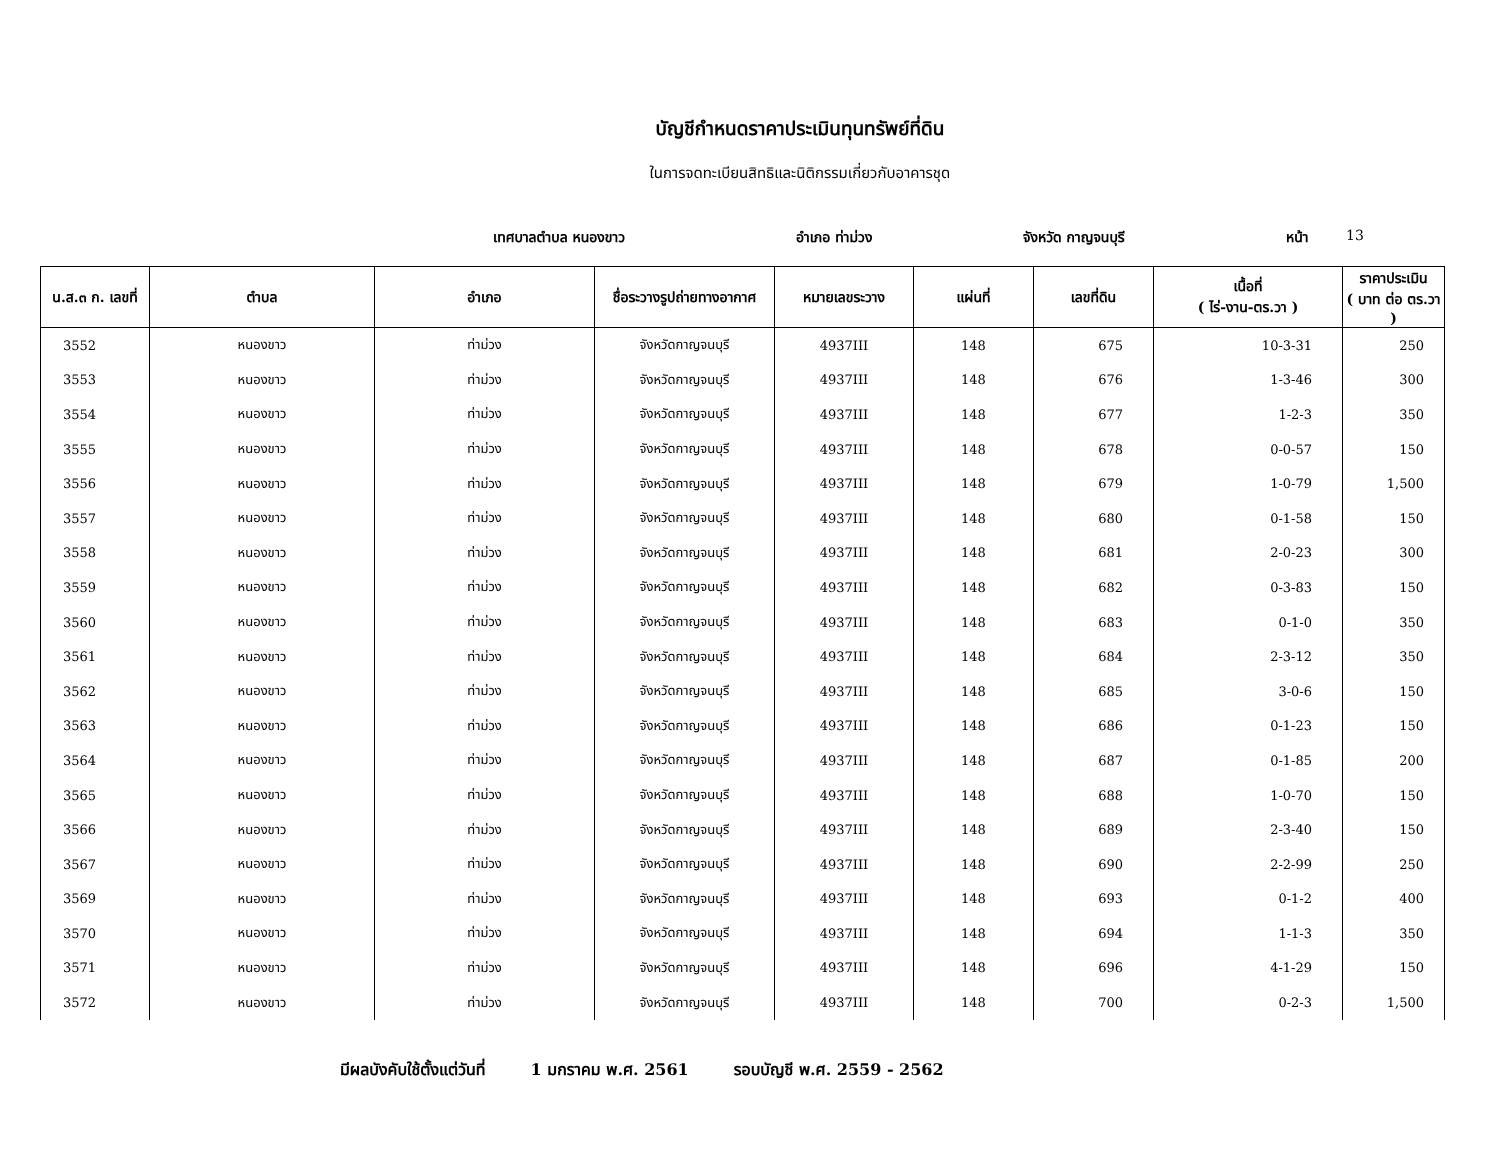บัญชีกำหนดราคาประเมินทุนทรัพย์ที่ดิน
ในการจดทะเบียนสิทธิและนิติกรรมเกี่ยวกับอาคารชุด
เทศบาลตำบล หนองขาว อำเภอ ท่าม่วง จังหวัด กาญจนบุรี หน้า 13
| น.ส.๓ ก. เลขที่ | ตำบล | อำเภอ | ชื่อระวางรูปถ่ายทางอากาศ | หมายเลขระวาง | แผ่นที่ | เลขที่ดิน | เนื้อที่ ( ไร่-งาน-ตร.วา ) | ราคาประเมิน ( บาท ต่อ ตร.วา ) |
| --- | --- | --- | --- | --- | --- | --- | --- | --- |
| 3552 | หนองขาว | ท่าม่วง | จังหวัดกาญจนบุรี | 4937III | 148 | 675 | 10-3-31 | 250 |
| 3553 | หนองขาว | ท่าม่วง | จังหวัดกาญจนบุรี | 4937III | 148 | 676 | 1-3-46 | 300 |
| 3554 | หนองขาว | ท่าม่วง | จังหวัดกาญจนบุรี | 4937III | 148 | 677 | 1-2-3 | 350 |
| 3555 | หนองขาว | ท่าม่วง | จังหวัดกาญจนบุรี | 4937III | 148 | 678 | 0-0-57 | 150 |
| 3556 | หนองขาว | ท่าม่วง | จังหวัดกาญจนบุรี | 4937III | 148 | 679 | 1-0-79 | 1,500 |
| 3557 | หนองขาว | ท่าม่วง | จังหวัดกาญจนบุรี | 4937III | 148 | 680 | 0-1-58 | 150 |
| 3558 | หนองขาว | ท่าม่วง | จังหวัดกาญจนบุรี | 4937III | 148 | 681 | 2-0-23 | 300 |
| 3559 | หนองขาว | ท่าม่วง | จังหวัดกาญจนบุรี | 4937III | 148 | 682 | 0-3-83 | 150 |
| 3560 | หนองขาว | ท่าม่วง | จังหวัดกาญจนบุรี | 4937III | 148 | 683 | 0-1-0 | 350 |
| 3561 | หนองขาว | ท่าม่วง | จังหวัดกาญจนบุรี | 4937III | 148 | 684 | 2-3-12 | 350 |
| 3562 | หนองขาว | ท่าม่วง | จังหวัดกาญจนบุรี | 4937III | 148 | 685 | 3-0-6 | 150 |
| 3563 | หนองขาว | ท่าม่วง | จังหวัดกาญจนบุรี | 4937III | 148 | 686 | 0-1-23 | 150 |
| 3564 | หนองขาว | ท่าม่วง | จังหวัดกาญจนบุรี | 4937III | 148 | 687 | 0-1-85 | 200 |
| 3565 | หนองขาว | ท่าม่วง | จังหวัดกาญจนบุรี | 4937III | 148 | 688 | 1-0-70 | 150 |
| 3566 | หนองขาว | ท่าม่วง | จังหวัดกาญจนบุรี | 4937III | 148 | 689 | 2-3-40 | 150 |
| 3567 | หนองขาว | ท่าม่วง | จังหวัดกาญจนบุรี | 4937III | 148 | 690 | 2-2-99 | 250 |
| 3569 | หนองขาว | ท่าม่วง | จังหวัดกาญจนบุรี | 4937III | 148 | 693 | 0-1-2 | 400 |
| 3570 | หนองขาว | ท่าม่วง | จังหวัดกาญจนบุรี | 4937III | 148 | 694 | 1-1-3 | 350 |
| 3571 | หนองขาว | ท่าม่วง | จังหวัดกาญจนบุรี | 4937III | 148 | 696 | 4-1-29 | 150 |
| 3572 | หนองขาว | ท่าม่วง | จังหวัดกาญจนบุรี | 4937III | 148 | 700 | 0-2-3 | 1,500 |
มีผลบังคับใช้ตั้งแต่วันที่ 1 มกราคม พ.ศ. 2561 รอบบัญชี พ.ศ. 2559 - 2562